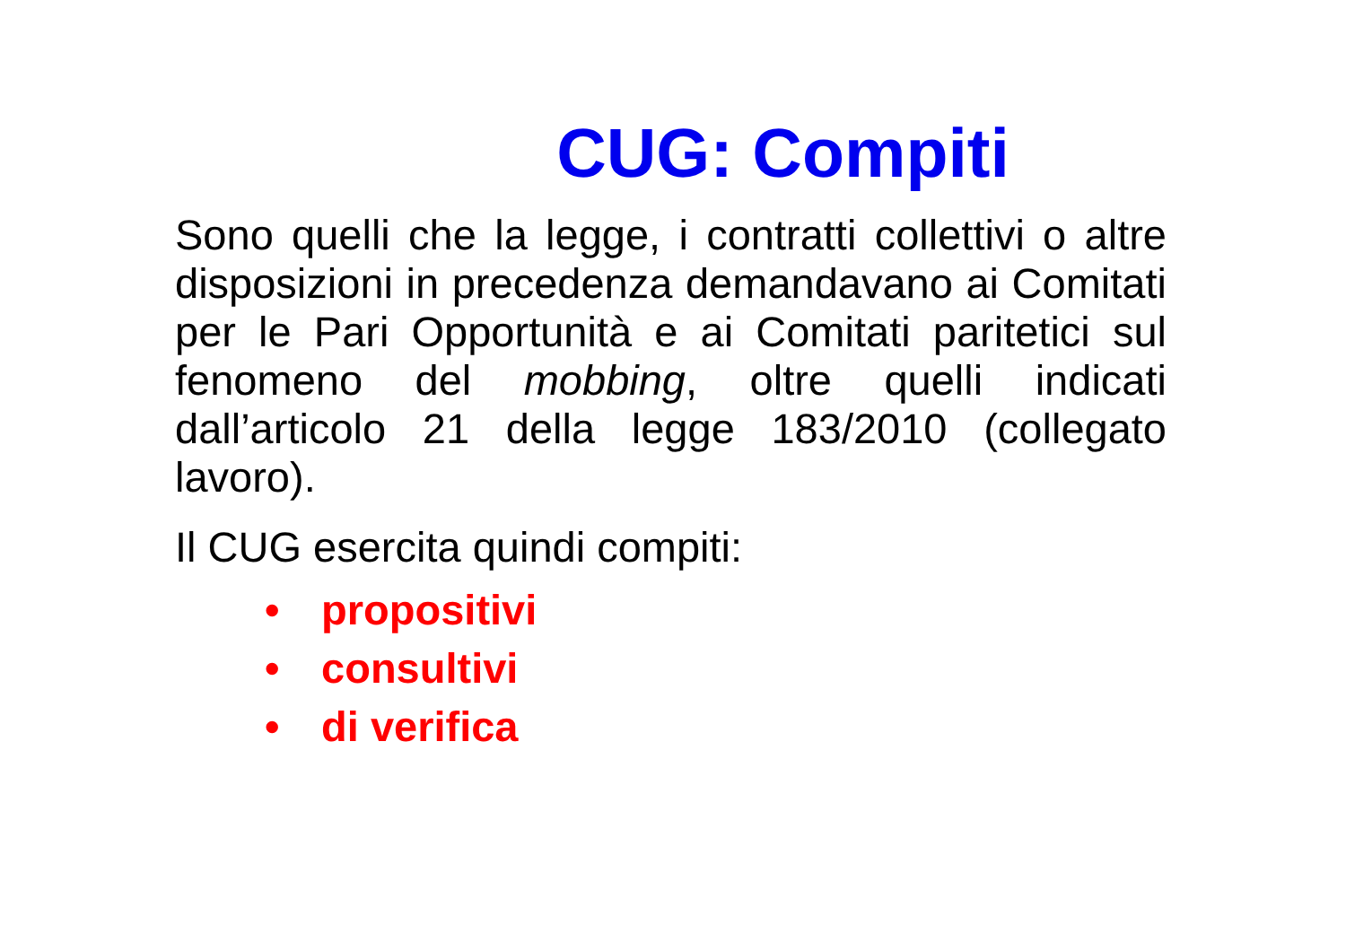CUG: Compiti
Sono quelli che la legge, i contratti collettivi o altre disposizioni in precedenza demandavano ai Comitati per le Pari Opportunità e ai Comitati paritetici sul fenomeno del mobbing, oltre quelli indicati dall’articolo 21 della legge 183/2010 (collegato lavoro).
Il CUG esercita quindi compiti:
• propositivi
• consultivi
• di verifica